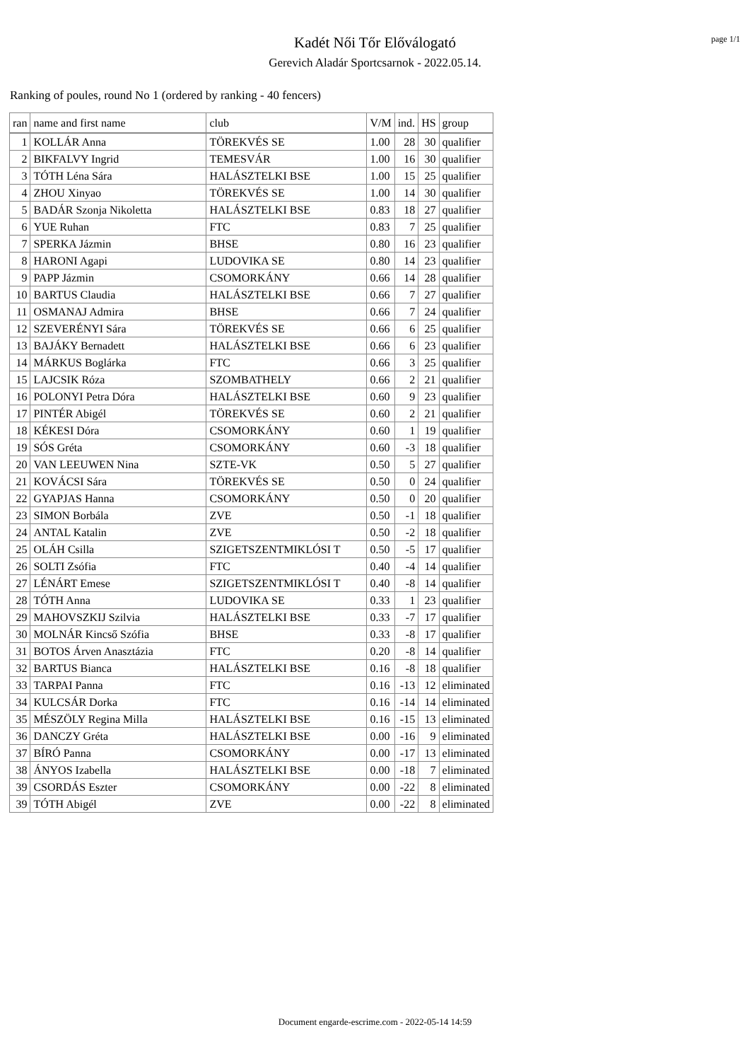page 1/1
Kadét Női Tőr Előválogató
Gerevich Aladár Sportcsarnok - 2022.05.14.
Ranking of poules, round No 1 (ordered by ranking - 40 fencers)
| ran | name and first name | club | V/M | ind. | HS | group |
| --- | --- | --- | --- | --- | --- | --- |
| 1 | KOLLÁR Anna | TÖREKVÉS SE | 1.00 | 28 | 30 | qualifier |
| 2 | BIKFALVY Ingrid | TEMESVÁR | 1.00 | 16 | 30 | qualifier |
| 3 | TÓTH Léna Sára | HALÁSZTELKI BSE | 1.00 | 15 | 25 | qualifier |
| 4 | ZHOU Xinyao | TÖREKVÉS SE | 1.00 | 14 | 30 | qualifier |
| 5 | BADÁR Szonja Nikoletta | HALÁSZTELKI BSE | 0.83 | 18 | 27 | qualifier |
| 6 | YUE Ruhan | FTC | 0.83 | 7 | 25 | qualifier |
| 7 | SPERKA Jázmin | BHSE | 0.80 | 16 | 23 | qualifier |
| 8 | HARONI Agapi | LUDOVIKA SE | 0.80 | 14 | 23 | qualifier |
| 9 | PAPP Jázmin | CSOMORKÁNY | 0.66 | 14 | 28 | qualifier |
| 10 | BARTUS Claudia | HALÁSZTELKI BSE | 0.66 | 7 | 27 | qualifier |
| 11 | OSMANAJ Admira | BHSE | 0.66 | 7 | 24 | qualifier |
| 12 | SZEVERÉNYI Sára | TÖREKVÉS SE | 0.66 | 6 | 25 | qualifier |
| 13 | BAJÁKY Bernadett | HALÁSZTELKI BSE | 0.66 | 6 | 23 | qualifier |
| 14 | MÁRKUS Boglárka | FTC | 0.66 | 3 | 25 | qualifier |
| 15 | LAJCSIK Róza | SZOMBATHELY | 0.66 | 2 | 21 | qualifier |
| 16 | POLONYI Petra Dóra | HALÁSZTELKI BSE | 0.60 | 9 | 23 | qualifier |
| 17 | PINTÉR Abigél | TÖREKVÉS SE | 0.60 | 2 | 21 | qualifier |
| 18 | KÉKESI Dóra | CSOMORKÁNY | 0.60 | 1 | 19 | qualifier |
| 19 | SÓS Gréta | CSOMORKÁNY | 0.60 | -3 | 18 | qualifier |
| 20 | VAN LEEUWEN Nina | SZTE-VK | 0.50 | 5 | 27 | qualifier |
| 21 | KOVÁCSI Sára | TÖREKVÉS SE | 0.50 | 0 | 24 | qualifier |
| 22 | GYAPJAS Hanna | CSOMORKÁNY | 0.50 | 0 | 20 | qualifier |
| 23 | SIMON Borbála | ZVE | 0.50 | -1 | 18 | qualifier |
| 24 | ANTAL Katalin | ZVE | 0.50 | -2 | 18 | qualifier |
| 25 | OLÁH Csilla | SZIGETSZENTMIKLÓSI T | 0.50 | -5 | 17 | qualifier |
| 26 | SOLTI Zsófia | FTC | 0.40 | -4 | 14 | qualifier |
| 27 | LÉNÁRT Emese | SZIGETSZENTMIKLÓSI T | 0.40 | -8 | 14 | qualifier |
| 28 | TÓTH Anna | LUDOVIKA SE | 0.33 | 1 | 23 | qualifier |
| 29 | MAHOVSZKIJ Szilvia | HALÁSZTELKI BSE | 0.33 | -7 | 17 | qualifier |
| 30 | MOLNÁR Kincső Szófia | BHSE | 0.33 | -8 | 17 | qualifier |
| 31 | BOTOS Árven Anasztázia | FTC | 0.20 | -8 | 14 | qualifier |
| 32 | BARTUS Bianca | HALÁSZTELKI BSE | 0.16 | -8 | 18 | qualifier |
| 33 | TARPAI Panna | FTC | 0.16 | -13 | 12 | eliminated |
| 34 | KULCSÁR Dorka | FTC | 0.16 | -14 | 14 | eliminated |
| 35 | MÉSZÖLY Regina Milla | HALÁSZTELKI BSE | 0.16 | -15 | 13 | eliminated |
| 36 | DANCZY Gréta | HALÁSZTELKI BSE | 0.00 | -16 | 9 | eliminated |
| 37 | BÍRÓ Panna | CSOMORKÁNY | 0.00 | -17 | 13 | eliminated |
| 38 | ÁNYOS Izabella | HALÁSZTELKI BSE | 0.00 | -18 | 7 | eliminated |
| 39 | CSORDÁS Eszter | CSOMORKÁNY | 0.00 | -22 | 8 | eliminated |
| 39 | TÓTH Abigél | ZVE | 0.00 | -22 | 8 | eliminated |
Document engarde-escrime.com - 2022-05-14 14:59